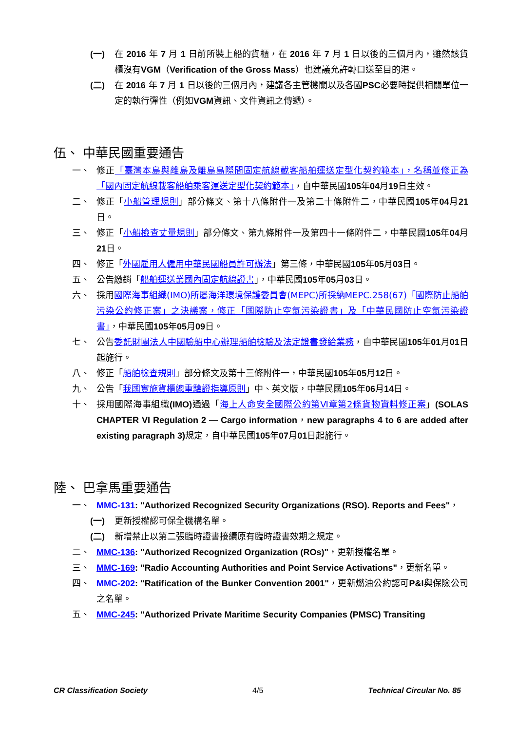(一) 在 2016 年 7 月 1 日前所裝上船的貨櫃，在 2016 年 7 月 1 日以後的三個月內，雖然該貨櫃沒有VGM（Verification of the Gross Mass）也建議允許轉口送至目的港。
(二) 在 2016 年 7 月 1 日以後的三個月內，建議各主管機關以及各國PSC必要時提供相關單位一定的執行彈性（例如VGM資訊、文件資訊之傳遞）。
伍、 中華民國重要通告
一、 修正「臺灣本島與離島及離島島際間固定航線載客船舶運送定型化契約範本」，名稱並修正為「國內固定航線載客船舶乘客運送定型化契約範本」，自中華民國105年04月19日生效。
二、 修正「小船管理規則」部分條文、第十八條附件一及第二十條附件二，中華民國105年04月21日。
三、 修正「小船檢查丈量規則」部分條文、第九條附件一及第四十一條附件二，中華民國105年04月21日。
四、 修正「外國雇用人僱用中華民國船員許可辦法」第三條，中華民國105年05月03日。
五、 公告繳銷「船舶運送業國內固定航線證書」，中華民國105年05月03日。
六、 採用國際海事組織(IMO)所屬海洋環境保護委員會(MEPC)所採納MEPC.258(67)「國際防止船舶污染公約修正案」之決議案，修正「國際防止空氣污染證書」及「中華民國防止空氣污染證書」，中華民國105年05月09日。
七、 公告委託財團法人中國驗船中心辦理船舶檢驗及法定證書發給業務，自中華民國105年01月01日起施行。
八、 修正「船舶檢查規則」部分條文及第十三條附件一，中華民國105年05月12日。
九、 公告「我國實施貨櫃總重驗證指導原則」中、英文版，中華民國105年06月14日。
十、 採用國際海事組織(IMO) 通過「海上人命安全國際公約第Ⅵ章第2條貨物資料修正案」(SOLAS CHAPTER VI Regulation 2 — Cargo information，new paragraphs 4 to 6 are added after existing paragraph 3) 規定，自中華民國105年07月01日起施行。
陸、 巴拿馬重要通告
一、 MMC-131: "Authorized Recognized Security Organizations (RSO). Reports and Fees"，
(一) 更新授權認可保全機構名單。
(二) 新增禁止以第二張臨時證書接續原有臨時證書效期之規定。
二、 MMC-136: "Authorized Recognized Organization (ROs)"，更新授權名單。
三、 MMC-169: "Radio Accounting Authorities and Point Service Activations"，更新名單。
四、 MMC-202: "Ratification of the Bunker Convention 2001"，更新燃油公約認可P&I與保險公司之名單。
五、 MMC-245: "Authorized Private Maritime Security Companies (PMSC) Transiting
CR Classification Society 4/5 Technical Circular No. 85